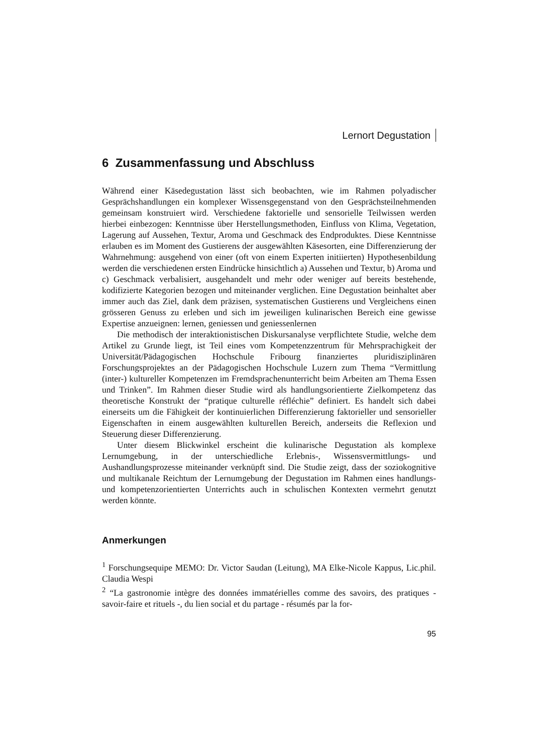Lernort Degustation
6 Zusammenfassung und Abschluss
Während einer Käsedegustation lässt sich beobachten, wie im Rahmen polyadischer Gesprächshandlungen ein komplexer Wissensgegenstand von den Gesprächsteilnehmenden gemeinsam konstruiert wird. Verschiedene faktorielle und sensorielle Teilwissen werden hierbei einbezogen: Kenntnisse über Herstellungsmethoden, Einfluss von Klima, Vegetation, Lagerung auf Aussehen, Textur, Aroma und Geschmack des Endproduktes. Diese Kenntnisse erlauben es im Moment des Gustierens der ausgewählten Käsesorten, eine Differenzierung der Wahrnehmung: ausgehend von einer (oft von einem Experten initiierten) Hypothesenbildung werden die verschiedenen ersten Eindrücke hinsichtlich a) Aussehen und Textur, b) Aroma und c) Geschmack verbalisiert, ausgehandelt und mehr oder weniger auf bereits bestehende, kodifizierte Kategorien bezogen und miteinander verglichen. Eine Degustation beinhaltet aber immer auch das Ziel, dank dem präzisen, systematischen Gustierens und Vergleichens einen grösseren Genuss zu erleben und sich im jeweiligen kulinarischen Bereich eine gewisse Expertise anzueignen: lernen, geniessen und geniessenlernen
Die methodisch der interaktionistischen Diskursanalyse verpflichtete Studie, welche dem Artikel zu Grunde liegt, ist Teil eines vom Kompetenzzentrum für Mehrsprachigkeit der Universität/Pädagogischen Hochschule Fribourg finanziertes pluridisziplinären Forschungsprojektes an der Pädagogischen Hochschule Luzern zum Thema “Vermittlung (inter-) kultureller Kompetenzen im Fremdsprachenunterricht beim Arbeiten am Thema Essen und Trinken”. Im Rahmen dieser Studie wird als handlungsorientierte Zielkompetenz das theoretische Konstrukt der “pratique culturelle réfléchie” definiert. Es handelt sich dabei einerseits um die Fähigkeit der kontinuierlichen Differenzierung faktorieller und sensorieller Eigenschaften in einem ausgewählten kulturellen Bereich, anderseits die Reflexion und Steuerung dieser Differenzierung.
Unter diesem Blickwinkel erscheint die kulinarische Degustation als komplexe Lernumgebung, in der unterschiedliche Erlebnis-, Wissensvermittlungs- und Aushandlungsprozesse miteinander verknüpft sind. Die Studie zeigt, dass der soziokognitive und multikanale Reichtum der Lernumgebung der Degustation im Rahmen eines handlungs- und kompetenzorientierten Unterrichts auch in schulischen Kontexten vermehrt genutzt werden könnte.
Anmerkungen
<sup>1</sup> Forschungsequipe MEMO: Dr. Victor Saudan (Leitung), MA Elke-Nicole Kappus, Lic.phil. Claudia Wespi
<sup>2</sup> “La gastronomie intègre des données immatérielles comme des savoirs, des pratiques - savoir-faire et rituels -, du lien social et du partage - résumés par la for-
95